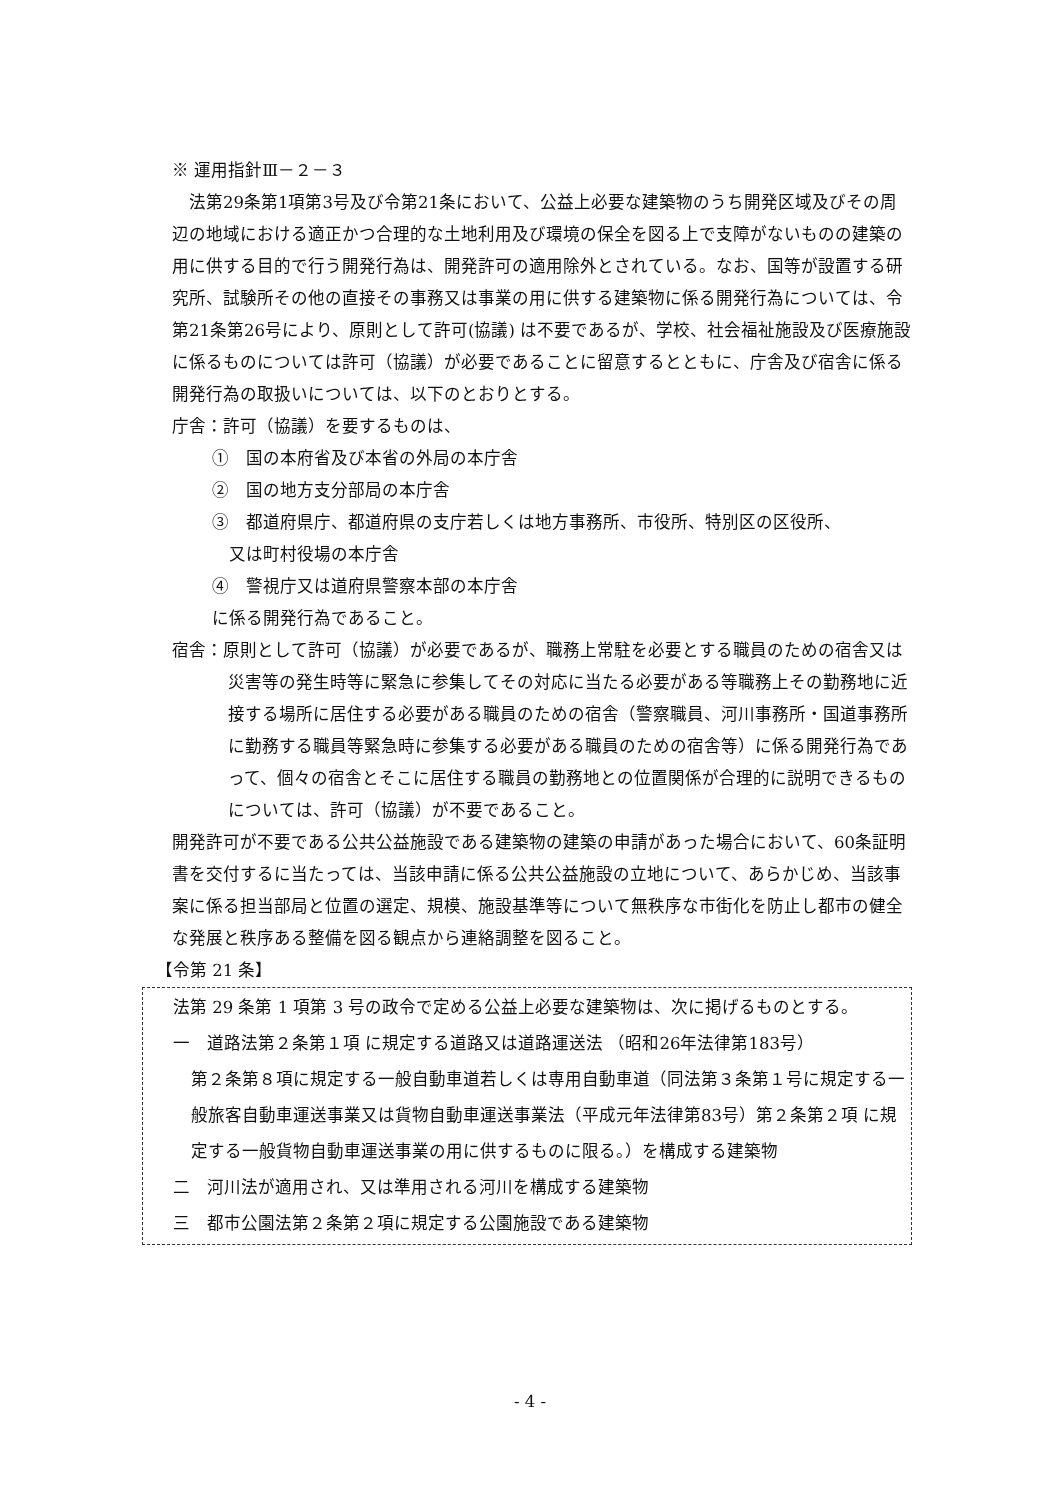※ 運用指針Ⅲ－２－３
　法第29条第1項第3号及び令第21条において、公益上必要な建築物のうち開発区域及びその周辺の地域における適正かつ合理的な土地利用及び環境の保全を図る上で支障がないものの建築の用に供する目的で行う開発行為は、開発許可の適用除外とされている。なお、国等が設置する研究所、試験所その他の直接その事務又は事業の用に供する建築物に係る開発行為については、令第21条第26号により、原則として許可(協議) は不要であるが、学校、社会福祉施設及び医療施設に係るものについては許可（協議）が必要であることに留意するとともに、庁舎及び宿舎に係る開発行為の取扱いについては、以下のとおりとする。
庁舎：許可（協議）を要するものは、
①　国の本府省及び本省の外局の本庁舎
②　国の地方支分部局の本庁舎
③　都道府県庁、都道府県の支庁若しくは地方事務所、市役所、特別区の区役所、
　又は町村役場の本庁舎
④　警視庁又は道府県警察本部の本庁舎
に係る開発行為であること。
宿舎：原則として許可（協議）が必要であるが、職務上常駐を必要とする職員のための宿舎又は災害等の発生時等に緊急に参集してその対応に当たる必要がある等職務上その勤務地に近接する場所に居住する必要がある職員のための宿舎（警察職員、河川事務所・国道事務所に勤務する職員等緊急時に参集する必要がある職員のための宿舎等）に係る開発行為であって、個々の宿舎とそこに居住する職員の勤務地との位置関係が合理的に説明できるものについては、許可（協議）が不要であること。
開発許可が不要である公共公益施設である建築物の建築の申請があった場合において、60条証明書を交付するに当たっては、当該申請に係る公共公益施設の立地について、あらかじめ、当該事案に係る担当部局と位置の選定、規模、施設基準等について無秩序な市街化を防止し都市の健全な発展と秩序ある整備を図る観点から連絡調整を図ること。
【令第 21 条】
法第 29 条第 1 項第 3 号の政令で定める公益上必要な建築物は、次に掲げるものとする。
一　道路法第２条第１項 に規定する道路又は道路運送法 （昭和26年法律第183号）
第２条第８項に規定する一般自動車道若しくは専用自動車道（同法第３条第１号に規定する一般旅客自動車運送事業又は貨物自動車運送事業法（平成元年法律第83号）第２条第２項 に規定する一般貨物自動車運送事業の用に供するものに限る。）を構成する建築物
二　河川法が適用され、又は準用される河川を構成する建築物
三　都市公園法第２条第２項に規定する公園施設である建築物
- 4 -